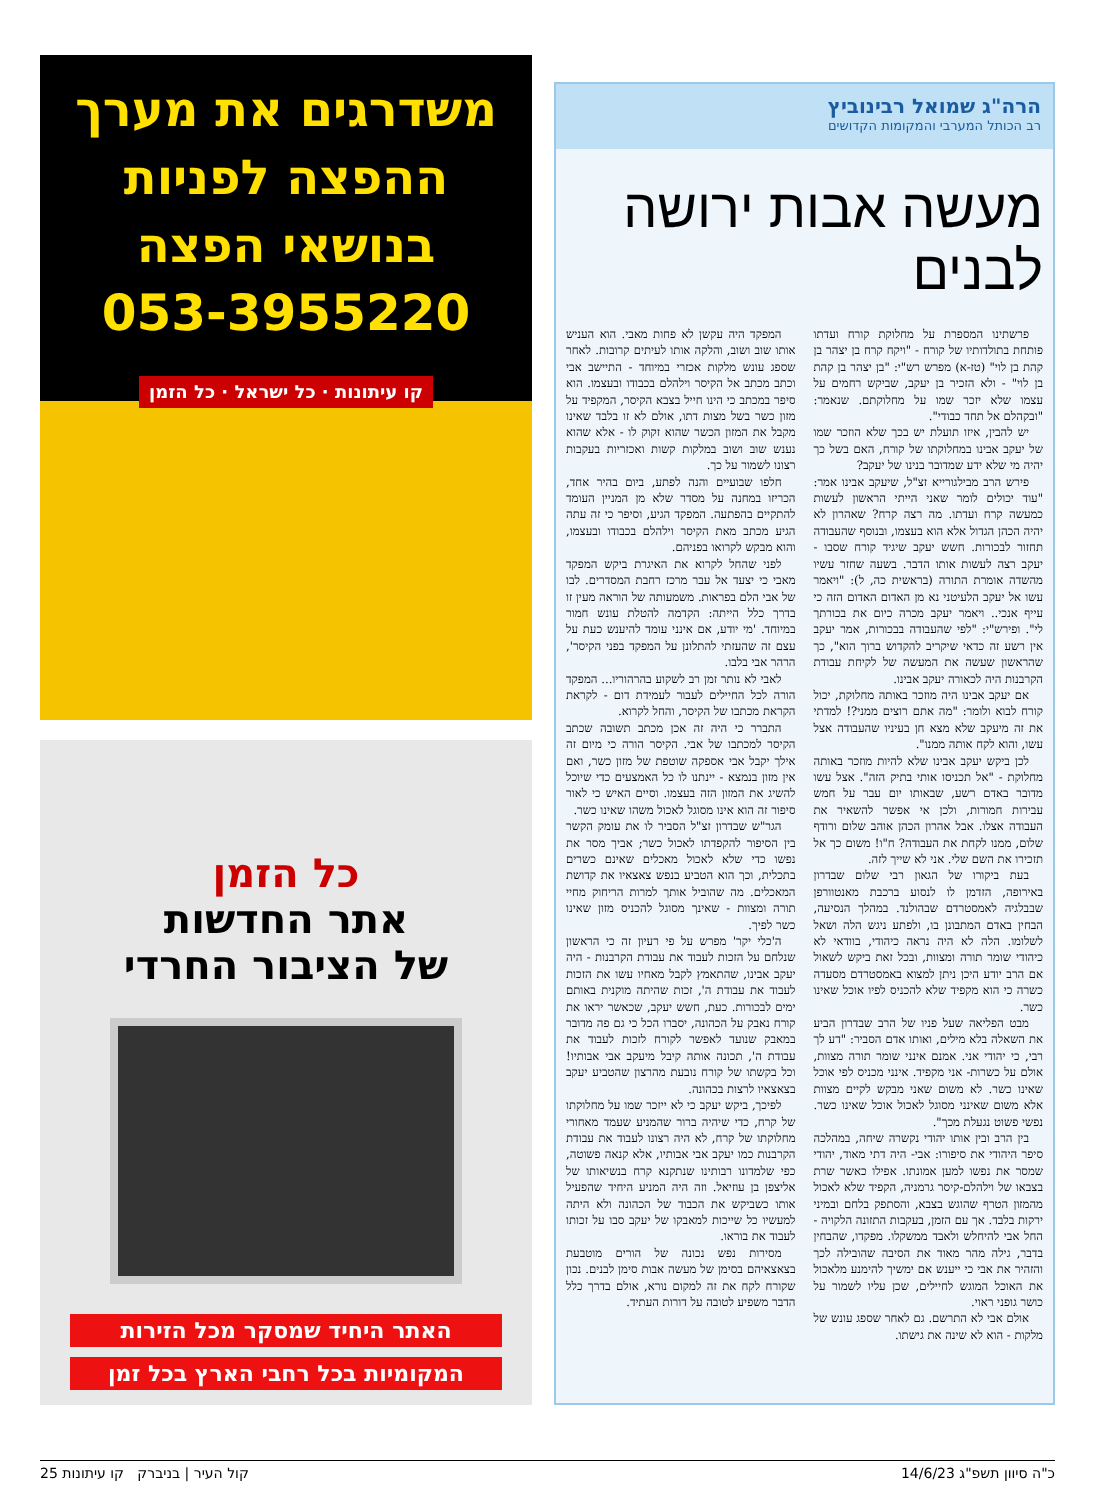הרה"ג שמואל רבינוביץ
רב הכותל המערבי והמקומות הקדושים
מעשה אבות ירושה לבנים
פרשתינו המספרת על מחלוקת קורח ועדתו פותחת בתולדותיו של קורח - "ויקח קרח בן יצהר בן קהת בן לוי" (טז-א) מפרש רש"י: "בן יצהר בן קהת בן לוי" - ולא הזכיר בן יעקב, שביקש רחמים על עצמו שלא יזכר שמו על מחלוקתם. שנאמר: "ובקהלם אל תחד כבודי".
יש להבין, איזו תועלת יש בכך שלא הוזכר שמו של יעקב אבינו במחלוקתו של קורח, האם בשל כך יהיה מי שלא ידע שמדובר בנינו של יעקב?
פירש הרב מבילגורייא זצ"ל, שיעקב אבינו אמר: "עוד יכולים לומר שאני הייתי הראשון לעשות כמעשה קרח ועדתו. מה רצה קרח? שאהרון לא יהיה הכהן הגדול אלא הוא בעצמו, ובנוסף שהעבודה תחזור לבכורות. חשש יעקב שיגיד קורח שסבו - יעקב רצה לעשות אותו הדבר. בשעה שחזר עשיו מהשדה אומרת התורה (בראשית כה, ל): "ויאמר עשו אל יעקב הלעיטני נא מן האדום האדום הזה כי עייף אנכי.. ויאמר יעקב מכרה כיום את בכורתך לי". ופירש"י: "לפי שהעבודה בבכורות, אמר יעקב אין רשע זה כדאי שיקריב להקדוש ברוך הוא", כך שהראשון שעשה את המעשה של לקיחת עבודת הקרבנות היה לכאורה יעקב אבינו.
אם יעקב אבינו היה מוזכר באותה מחלוקת, יכול קורח לבוא ולומר: "מה אתם רוצים ממני?! למדתי את זה מיעקב שלא מצא חן בעיניו שהעבודה אצל עשו, והוא לקח אותה ממנו".
לכן ביקש יעקב אבינו שלא להיות מוזכר באותה מחלוקת - "אל תכניסו אותי בתיק הזה". אצל עשו מדובר באדם רשע, שבאותו יום עבר על חמש עבירות חמורות, ולכן אי אפשר להשאיר את העבודה אצלו. אבל אהרון הכהן אוהב שלום ורודף שלום, ממנו לקחת את העבודה? ח"ו! משום כך אל תזכירו את השם שלי. אני לא שייך לזה.
בעת ביקורו של הגאון רבי שלום שבדרון באירופה, הזדמן לו לנסוע ברכבת מאנטוורפן שבבלגיה לאמסטרדם שבהולנד. במהלך הנסיעה, הבחין באדם המתבונן בו, ולפתע ניגש הלה ושאל לשלומו. הלה לא היה נראה כיהודי, בוודאי לא כיהודי שומר תורה ומצוות, ובכל זאת ביקש לשאול אם הרב יודע היכן ניתן למצוא באמסטרדם מסעדה כשרה כי הוא מקפיד שלא להכניס לפיו אוכל שאינו כשר.
מבט הפליאה שעל פניו של הרב שבדרון הביע את השאלה בלא מילים, ואותו אדם הסביר: "דע לך רבי, כי יהודי אני. אמנם אינני שומר תורה מצוות, אולם על כשרות- אני מקפיד. אינני מכניס לפי אוכל שאינו כשר. לא משום שאני מבקש לקיים מצוות אלא משום שאינני מסוגל לאכול אוכל שאינו כשר. נפשי פשוט נגעלת מכך".
בין הרב ובין אותו יהודי נקשרה שיחה, במהלכה סיפר היהודי את סיפורו: אבי- היה דתי מאוד, יהודי שמסר את נפשו למען אמונתו. אפילו כאשר שרת בצבאו של וילהלם-קיסר גרמניה, הקפיד שלא לאכול מהמזון הטרף שהוגש בצבא, והסתפק בלחם ובמיני ירקות בלבד. אך עם הזמן, בעקבות התזונה הלקויה - החל אבי להיחלש ולאבד ממשקלו. מפקדו, שהבחין בדבר, גילה מהר מאוד את הסיבה שהובילה לכך והזהיר את אבי כי ייענש אם ימשיך להימנע מלאכול את האוכל המוגש לחיילים, שכן עליו לשמור על כושר גופני ראוי.
אולם אבי לא התרשם. גם לאחר שספג עונש של מלקות - הוא לא שינה את גישתו.
המפקד היה עקשן לא פחות מאבי. הוא העניש אותו שוב ושוב, והלקה אותו לעיתים קרובות. לאחר שספג עונש מלקות אכזרי במיוחד - התיישב אבי וכתב מכתב אל הקיסר וילהלם בכבודו ובעצמו. הוא סיפר במכתב כי הינו חייל בצבא הקיסר, המקפיד על מזון כשר בשל מצות דתו, אולם לא זו בלבד שאינו מקבל את המזון הכשר שהוא זקוק לו - אלא שהוא נענש שוב ושוב במלקות קשות ואכזריות בעקבות רצונו לשמור על כך.
חלפו שבועיים והנה לפתע, ביום בהיר אחד, הכריזו במחנה על מסדר שלא מן המניין העומד להתקיים בהפתעה. המפקד הגיע, וסיפר כי זה עתה הגיע מכתב מאת הקיסר וילהלם בכבודו ובעצמו, והוא מבקש לקרואו בפניהם.
לפני שהחל לקרוא את האיגרת ביקש המפקד מאבי כי יצעד אל עבר מרכז רחבת המסדרים. לבו של אבי הלם בפראות. משמעותה של הוראה מעין זו בדרך כלל הייתה: הקדמה להטלת עונש חמור במיוחד. 'מי יודע, אם אינני עומד להיענש כעת על עצם זה שהעזתי להתלונן על המפקד בפני הקיסר', הרהר אבי בלבו.
לאבי לא נותר זמן רב לשקוע בהרהוריו... המפקד הורה לכל החיילים לעבור לעמידת דום - לקראת הקראת מכתבו של הקיסר, והחל לקרוא.
התברר כי היה זה אכן מכתב תשובה שכתב הקיסר למכתבו של אבי. הקיסר הורה כי מיום זה אילך יקבל אבי אספקה שוטפת של מזון כשר, ואם אין מזון בנמצא - יינתנו לו כל האמצעים כדי שיוכל להשיג את המזון הזה בעצמו. וסיים האיש כי לאור סיפור זה הוא אינו מסוגל לאכול משהו שאינו כשר.
הגר"ש שבדרון זצ"ל הסביר לו את עומק הקשר בין הסיפור להקפדתו לאכול כשר; אביך מסר את נפשו כדי שלא לאכול מאכלים שאינם כשרים בתכלית, וכך הוא הטביע בנפש צאצאיו את קדושת המאכלים. מה שהוביל אותך למרות הריחוק מחיי תורה ומצוות - שאינך מסוגל להכניס מזון שאינו כשר לפיך.
ה'כלי יקר' מפרש על פי רעיון זה כי הראשון שנלחם על הזכות לעבוד את עבודת הקרבנות - היה יעקב אבינו, שהתאמץ לקבל מאחיו עשו את הזכות לעבוד את עבודת ה', זכות שהיתה מוקנית באותם ימים לבכורות. כעת, חשש יעקב, שכאשר יראו את קורח נאבק על הכהונה, יסברו הכל כי גם פה מדובר במאבק שנועד לאפשר לקורח לזכות לעבוד את עבודת ה', תכונה אותה קיבל מיעקב אבי אבותיו! וכל בקשתו של קורח נובעת מהרצון שהטביע יעקב בצאצאיו לרצות בכהונה.
לפיכך, ביקש יעקב כי לא ייזכר שמו על מחלוקתו של קרח, כדי שיהיה ברור שהמניע שעמד מאחורי מחלוקתו של קרח, לא היה רצונו לעבוד את עבודת הקרבנות כמו יעקב אבי אבותיו, אלא קנאה פשוטה, כפי שלמדונו רבותינו שנתקנא קרח בנשיאותו של אליצפן בן עוזיאל. וזה היה המניע היחיד שהפעיל אותו כשביקש את הכבוד של הכהונה ולא היתה למעשיו כל שייכות למאבקו של יעקב סבו על זכותו לעבוד את בוראו.
מסירות נפש נכונה של הורים מוטבעת בצאצאיהם בסימן של מעשה אבות סימן לבנים. נכון שקורח לקח את זה למקום נורא, אולם בדרך כלל הדבר משפיע לטובה על דורות העתיד.
משדרגים את מערך
ההפצה לפניות
בנושאי הפצה
053-3955220
קו עיתונות · כל ישראל · כל הזמן
כל הזמן
אתר החדשות
של הציבור החרדי
האתר היחיד שמסקר מכל הזירות
המקומיות בכל רחבי הארץ בכל זמן
כ"ה סיוון תשפ"ג 14/6/23 קול העיר | בניברק קו עיתונות 25